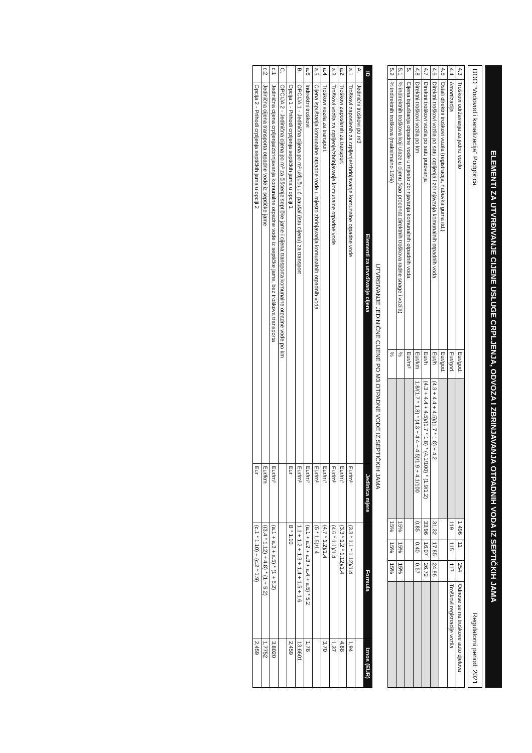ELEMENTI ZA UTVRĐIVANJE CIJENE USLUGE CRPLJENJA, ODVOZA I ZBRINJAVANJA OTPADNIH VODA IZ SEPTIČKIH JAMA
DOO "Vodovod i kanalizacija" Podgorica Regulatorni period: 2021
| 4.3 | Troškovi održavanja za jedno vozilo | Eur/god. | | 1 496 | 11 | 254 | Odnose se na troškove auto djelova |
| 4.4 | Amortizacija | Eur/god. | | 119 | 115 | 117 | Troškovi registracije vozila |
| 4.5 | Ostali direktni troškovi vozila (registracija, nabavka guma itd.) | Eur/god. | | | | | |
| 4.6 | Direktni troškovi vozila po satu crpljenja i zbrinjavanja komunalnih otpadnih voda | Eur/h | (4.3 + 4.4 + 4.5)/(1.7 * 1.8) + 4.2 | 31,32 | 17,85 | 24,86 | |
| 4.7 | Direktni troškovi vozila po satu putovanja | Eur/h | (4.3 + 4.4 + 4.5)/(1.7 * 1.8) * (4.1/100) * (1.9/1.2) | 33,96 | 16,07 | 26,72 | |
| 4.8 | Direktni troškovi vozila po km | Eur/km | 1.8/(1.7 * 1.8) * (4.3 + 4.4 + 4.5)/1.9 + 4.1/100 | 0,85 | 0,40 | 0,67 | |
| 5. | Cijena ispuštanja otpadne vode u mjesto zbrinjavanja komunalnih otpadnih voda | Eur/m³ | | | | | |
| 5.1 | % indirektnih troškova koji ulaze u cijenu (kao procenat direktnih troškova radne snage i vozila) | % | | 15% | 15% | 15% | |
| 5.2 | % indirektnih troškova (maksimalno 15%) | % | | 15% | 15% | 15% | |
UTVRĐIVANJE JEDINIČNE CIJENE PO M3 OTPADNE VODE IZ SEPTIČKIH JAMA
| ID | Elementi za utvrđivanje cijena | Jedinica mjere | Formula | Iznos (EUR) |
| --- | --- | --- | --- | --- |
| A. | Jedinični troškovi po m3 | | | |
| a.1 | Troškovi zaposlenih za crpljenje/zbrinjavanje komunalne otpadne vode | Eur/m³ | (3.3 * 1.1 * 1.12)/1.4 | 1,94 |
| a.2 | Troškovi zaposlenih za transport | Eur/m³ | (3.3 * 1.2 * 1.12)/1.4 | 4,88 |
| a.3 | Troškovi vozila za crpljenje/zbrinjavanje komunalne otpadne vode | Eur/m³ | (4.6 * 1.1)/1.4 | 1,37 |
| a.4 | Troškovi vozila za transport | Eur/m³ | (4.7 * 1.2)/1.4 | 3,70 |
| a.5 | Cijena ispuštanja komunalne otpadne vode u mjesto zbrinjavanja komunalnih otpadnih voda | Eur/m³ | (5 * 1.5)/1.4 | |
| a.6 | Indirektni troškovi | Eur/m³ | (a.1 + a.2 + a.3 + a.4 + a.5) * 5.2 | 1,78 |
| B. | OPCIJA 1 - Jedinična cijena po m³ uključujući paušal (istu cijenu) za transport | Eur/m³ | 1.1 + 1.2 + 1.3 + 1.4 + 1.5 + 1.6 | 13,6601 |
| | Opcija 1 - Prihodi crpljenja septičkih jama u opciji 1 | Eur | B * 1.10 | 2,459 |
| C. | OPCIJA 2 - Jedinična cijena po m³ za čišćenje septičke jame i cijena transporta komunalne otpadne vode po km | | | |
| c.1 | Jedinična cijena crpljenja/zbrinjavanja komunalne otpadne vode iz septičke jame, bez troškova transporta | Eur/m³ | (a.1 + a.3 + a.5) * (1 + 5.2) | 3,8020 |
| c.2 | Jedinična cijena transporta otpadne vode iz septičke jame | Eur/km | ((3.4 * 1.12) + 4.8) * (1 + 5.2) | 1,7752 |
| | Opcija 2 - Prihodi crpljenja septičkih jama u opciji 2 | Eur | (c.1 * 1.10) + (c.2 * 1.9) | 2,459 |